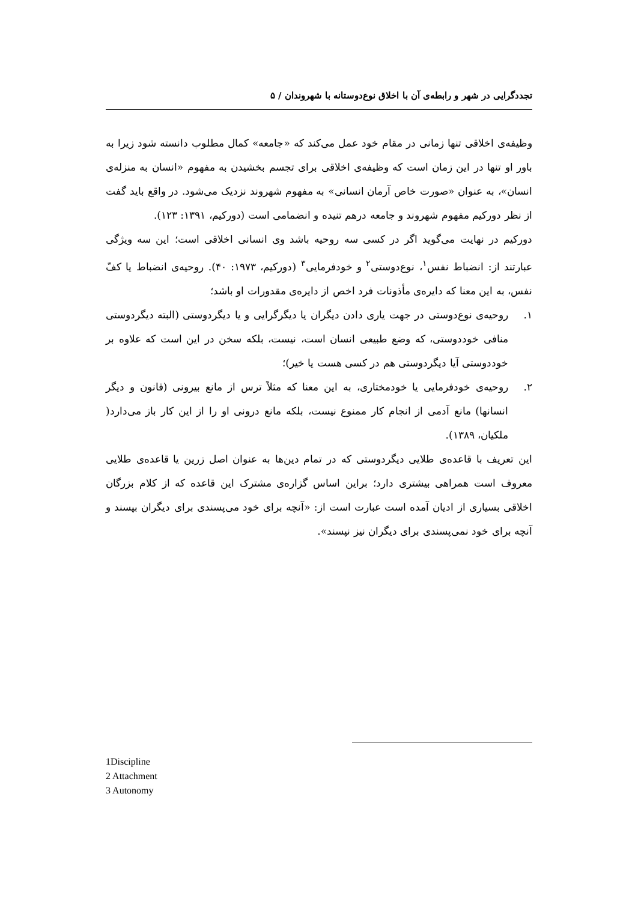تجددگرایی در شهر و رابطه‌ی آن با اخلاق نوع‌دوستانه با شهروندان / ۵
وظیفه‌ی اخلاقی تنها زمانی در مقام خود عمل می‌کند که «جامعه» کمال مطلوب دانسته شود زیرا به باور او تنها در این زمان است که وظیفه‌ی اخلاقی برای تجسم بخشیدن به مفهوم «انسان به منزله‌ی انسان»، به عنوان «صورت خاص آرمان انسانی» به مفهوم شهروند نزدیک می‌شود. در واقع باید گفت از نظر دورکیم مفهوم شهروند و جامعه درهم تنیده و انضمامی است (دورکیم، ۱۳۹۱: ۱۲۳).
دورکیم در نهایت می‌گوید اگر در کسی سه روحیه باشد وی انسانی اخلاقی است؛ این سه ویژگی عبارتند از: انضباط نفس<sup>۱</sup>، نوع‌دوستی<sup>۲</sup> و خودفرمایی<sup>۳</sup> (دورکیم، ۱۹۷۳: ۴۰). روحیه‌ی انضباط یا کفّ نفس، به این معنا که دایره‌ی مأذونات فرد اخص از دایره‌ی مقدورات او باشد؛
۱. روحیه‌ی نوع‌دوستی در جهت یاری دادن دیگران یا دیگرگرایی و یا دیگردوستی (البته دیگردوستی منافی خوددوستی، که وضع طبیعی انسان است، نیست، بلکه سخن در این است که علاوه بر خوددوستی آیا دیگردوستی هم در کسی هست یا خیر)؛
۲. روحیه‌ی خودفرمایی یا خودمختاری، به این معنا که مثلاً ترس از مانع بیرونی (قانون و دیگر انسانها) مانع آدمی از انجام کار ممنوع نیست، بلکه مانع درونی او را از این کار باز می‌دارد( ملکیان، ۱۳۸۹).
این تعریف با قاعده‌ی طلایی دیگردوستی که در تمام دین‌ها به عنوان اصل زرین یا قاعده‌ی طلایی معروف است همراهی بیشتری دارد؛ براین اساس گزاره‌ی مشترک این قاعده که از کلام بزرگان اخلاقی بسیاری از ادیان آمده است عبارت است از: «آنچه برای خود می‌پسندی برای دیگران بپسند و آنچه برای خود نمی‌پسندی برای دیگران نیز نپسند».
1Discipline
2 Attachment
3 Autonomy